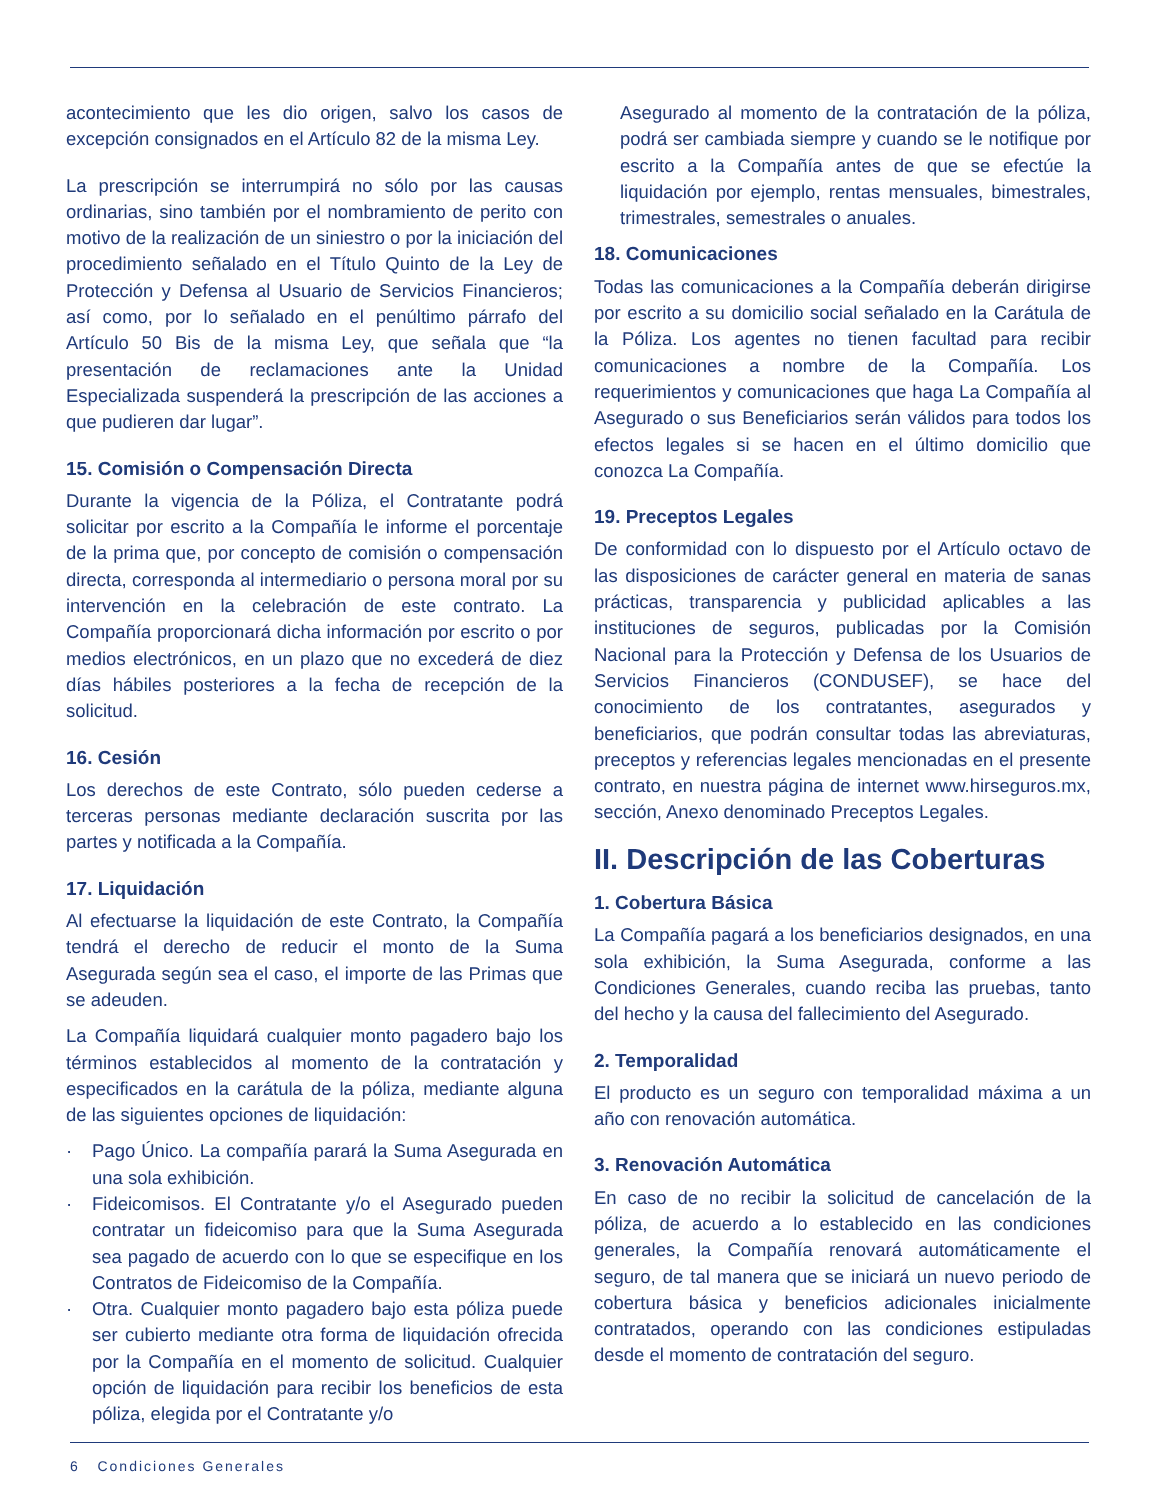acontecimiento que les dio origen, salvo los casos de excepción consignados en el Artículo 82 de la misma Ley.
La prescripción se interrumpirá no sólo por las causas ordinarias, sino también por el nombramiento de perito con motivo de la realización de un siniestro o por la iniciación del procedimiento señalado en el Título Quinto de la Ley de Protección y Defensa al Usuario de Servicios Financieros; así como, por lo señalado en el penúltimo párrafo del Artículo 50 Bis de la misma Ley, que señala que “la presentación de reclamaciones ante la Unidad Especializada suspenderá la prescripción de las acciones a que pudieren dar lugar”.
15. Comisión o Compensación Directa
Durante la vigencia de la Póliza, el Contratante podrá solicitar por escrito a la Compañía le informe el porcentaje de la prima que, por concepto de comisión o compensación directa, corresponda al intermediario o persona moral por su intervención en la celebración de este contrato. La Compañía proporcionará dicha información por escrito o por medios electrónicos, en un plazo que no excederá de diez días hábiles posteriores a la fecha de recepción de la solicitud.
16. Cesión
Los derechos de este Contrato, sólo pueden cederse a terceras personas mediante declaración suscrita por las partes y notificada a la Compañía.
17. Liquidación
Al efectuarse la liquidación de este Contrato, la Compañía tendrá el derecho de reducir el monto de la Suma Asegurada según sea el caso, el importe de las Primas que se adeuden.
La Compañía liquidará cualquier monto pagadero bajo los términos establecidos al momento de la contratación y especificados en la carátula de la póliza, mediante alguna de las siguientes opciones de liquidación:
· Pago Único. La compañía parará la Suma Asegurada en una sola exhibición.
· Fideicomisos. El Contratante y/o el Asegurado pueden contratar un fideicomiso para que la Suma Asegurada sea pagado de acuerdo con lo que se especifique en los Contratos de Fideicomiso de la Compañía.
· Otra. Cualquier monto pagadero bajo esta póliza puede ser cubierto mediante otra forma de liquidación ofrecida por la Compañía en el momento de solicitud. Cualquier opción de liquidación para recibir los beneficios de esta póliza, elegida por el Contratante y/o
Asegurado al momento de la contratación de la póliza, podrá ser cambiada siempre y cuando se le notifique por escrito a la Compañía antes de que se efectúe la liquidación por ejemplo, rentas mensuales, bimestrales, trimestrales, semestrales o anuales.
18. Comunicaciones
Todas las comunicaciones a la Compañía deberán dirigirse por escrito a su domicilio social señalado en la Carátula de la Póliza. Los agentes no tienen facultad para recibir comunicaciones a nombre de la Compañía. Los requerimientos y comunicaciones que haga La Compañía al Asegurado o sus Beneficiarios serán válidos para todos los efectos legales si se hacen en el último domicilio que conozca La Compañía.
19. Preceptos Legales
De conformidad con lo dispuesto por el Artículo octavo de las disposiciones de carácter general en materia de sanas prácticas, transparencia y publicidad aplicables a las instituciones de seguros, publicadas por la Comisión Nacional para la Protección y Defensa de los Usuarios de Servicios Financieros (CONDUSEF), se hace del conocimiento de los contratantes, asegurados y beneficiarios, que podrán consultar todas las abreviaturas, preceptos y referencias legales mencionadas en el presente contrato, en nuestra página de internet www.hirseguros.mx, sección, Anexo denominado Preceptos Legales.
II. Descripción de las Coberturas
1. Cobertura Básica
La Compañía pagará a los beneficiarios designados, en una sola exhibición, la Suma Asegurada, conforme a las Condiciones Generales, cuando reciba las pruebas, tanto del hecho y la causa del fallecimiento del Asegurado.
2. Temporalidad
El producto es un seguro con temporalidad máxima a un año con renovación automática.
3. Renovación Automática
En caso de no recibir la solicitud de cancelación de la póliza, de acuerdo a lo establecido en las condiciones generales, la Compañía renovará automáticamente el seguro, de tal manera que se iniciará un nuevo periodo de cobertura básica y beneficios adicionales inicialmente contratados, operando con las condiciones estipuladas desde el momento de contratación del seguro.
6 Condiciones Generales